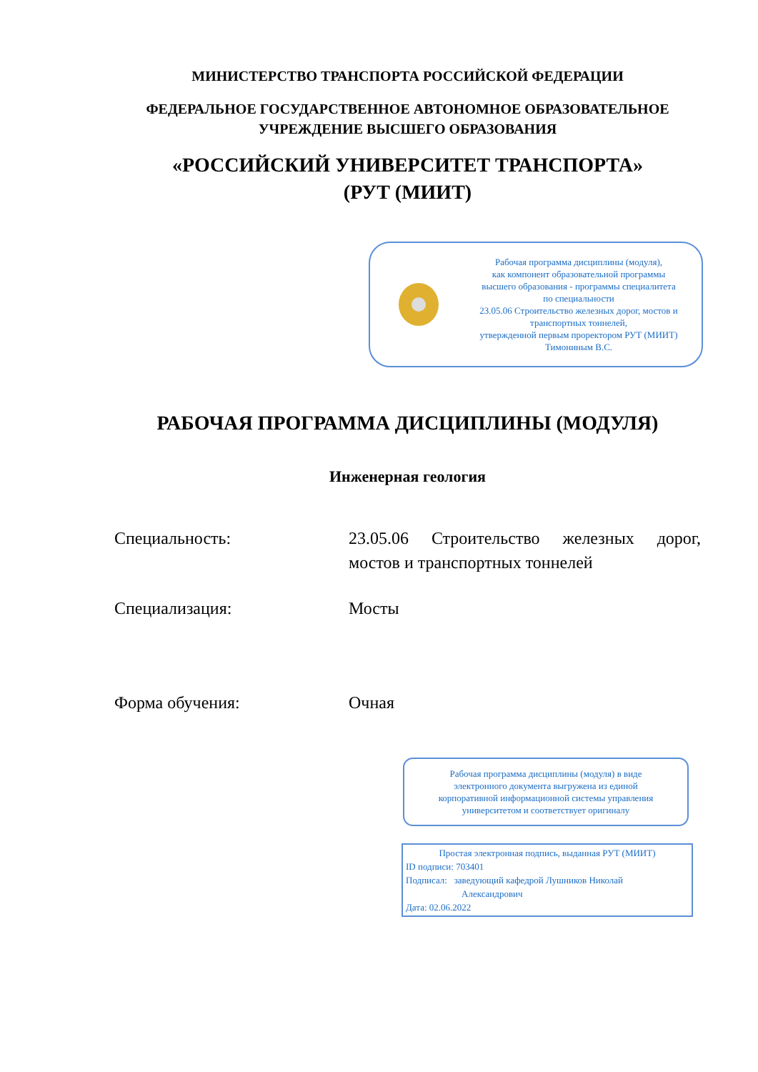МИНИСТЕРСТВО ТРАНСПОРТА РОССИЙСКОЙ ФЕДЕРАЦИИ
ФЕДЕРАЛЬНОЕ ГОСУДАРСТВЕННОЕ АВТОНОМНОЕ ОБРАЗОВАТЕЛЬНОЕ
УЧРЕЖДЕНИЕ ВЫСШЕГО ОБРАЗОВАНИЯ
«РОССИЙСКИЙ УНИВЕРСИТЕТ ТРАНСПОРТА»
(РУТ (МИИТ)
Рабочая программа дисциплины (модуля),
как компонент образовательной программы
высшего образования - программы специалитета
по специальности
23.05.06 Строительство железных дорог, мостов и
транспортных тоннелей,
утвержденной первым проректором РУТ (МИИТ)
Тимониным В.С.
РАБОЧАЯ ПРОГРАММА ДИСЦИПЛИНЫ (МОДУЛЯ)
Инженерная геология
Специальность: 23.05.06 Строительство железных дорог, мостов и транспортных тоннелей
Специализация: Мосты
Форма обучения: Очная
Рабочая программа дисциплины (модуля) в виде
электронного документа выгружена из единой
корпоративной информационной системы управления
университетом и соответствует оригиналу
Простая электронная подпись, выданная РУТ (МИИТ)
ID подписи: 703401
Подписал: заведующий кафедрой Лушников Николай
Александрович
Дата: 02.06.2022